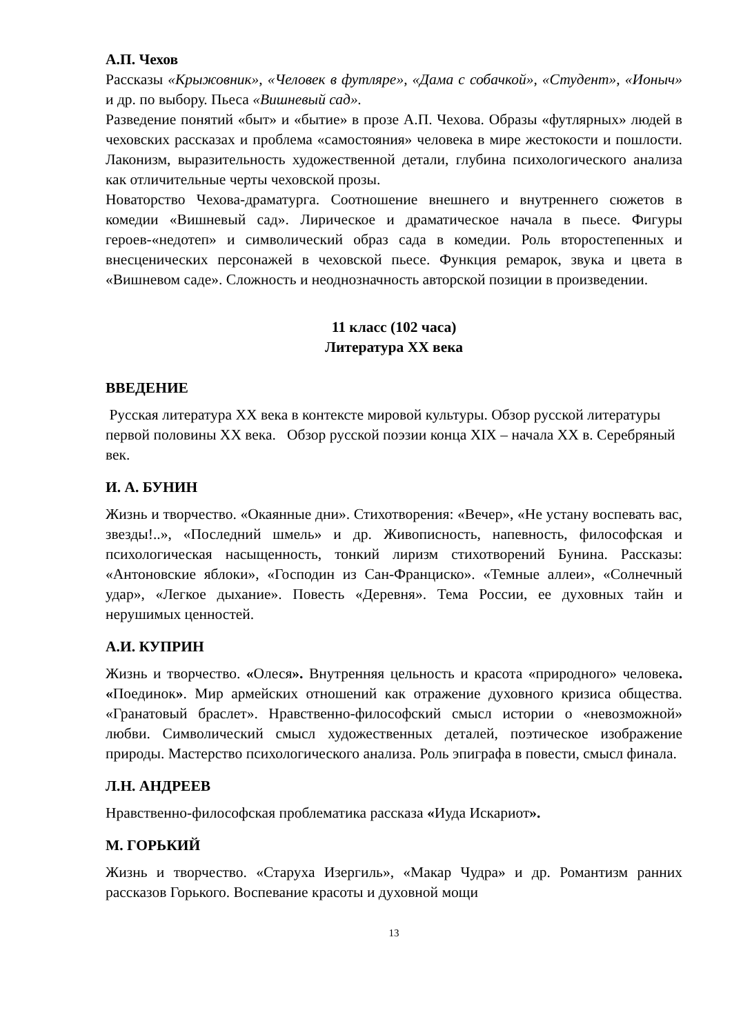А.П. Чехов
Рассказы «Крыжовник», «Человек в футляре», «Дама с собачкой», «Студент», «Ионыч» и др. по выбору. Пьеса «Вишневый сад».
Разведение понятий «быт» и «бытие» в прозе А.П. Чехова. Образы «футлярных» людей в чеховских рассказах и проблема «самостояния» человека в мире жестокости и пошлости. Лаконизм, выразительность художественной детали, глубина психологического анализа как отличительные черты чеховской прозы.
Новаторство Чехова-драматурга. Соотношение внешнего и внутреннего сюжетов в комедии «Вишневый сад». Лирическое и драматическое начала в пьесе. Фигуры героев-«недотеп» и символический образ сада в комедии. Роль второстепенных и внесценических персонажей в чеховской пьесе. Функция ремарок, звука и цвета в «Вишневом саде». Сложность и неоднозначность авторской позиции в произведении.
11 класс (102 часа)
Литература XX века
ВВЕДЕНИЕ
Русская литература XX века в контексте мировой культуры. Обзор русской литературы первой половины XX века. Обзор русской поэзии конца XIX – начала XX в. Серебряный век.
И. А. БУНИН
Жизнь и творчество. «Окаянные дни». Стихотворения: «Вечер», «Не устану воспевать вас, звезды!..», «Последний шмель» и др. Живописность, напевность, философская и психологическая насыщенность, тонкий лиризм стихотворений Бунина. Рассказы: «Антоновские яблоки», «Господин из Сан-Франциско». «Темные аллеи», «Солнечный удар», «Легкое дыхание». Повесть «Деревня». Тема России, ее духовных тайн и нерушимых ценностей.
А.И. КУПРИН
Жизнь и творчество. «Олеся». Внутренняя цельность и красота «природного» человека. «Поединок». Мир армейских отношений как отражение духовного кризиса общества. «Гранатовый браслет». Нравственно-философский смысл истории о «невозможной» любви. Символический смысл художественных деталей, поэтическое изображение природы. Мастерство психологического анализа. Роль эпиграфа в повести, смысл финала.
Л.Н. АНДРЕЕВ
Нравственно-философская проблематика рассказа «Иуда Искариот».
М. ГОРЬКИЙ
Жизнь и творчество. «Старуха Изергиль», «Макар Чудра» и др. Романтизм ранних рассказов Горького. Воспевание красоты и духовной мощи
13